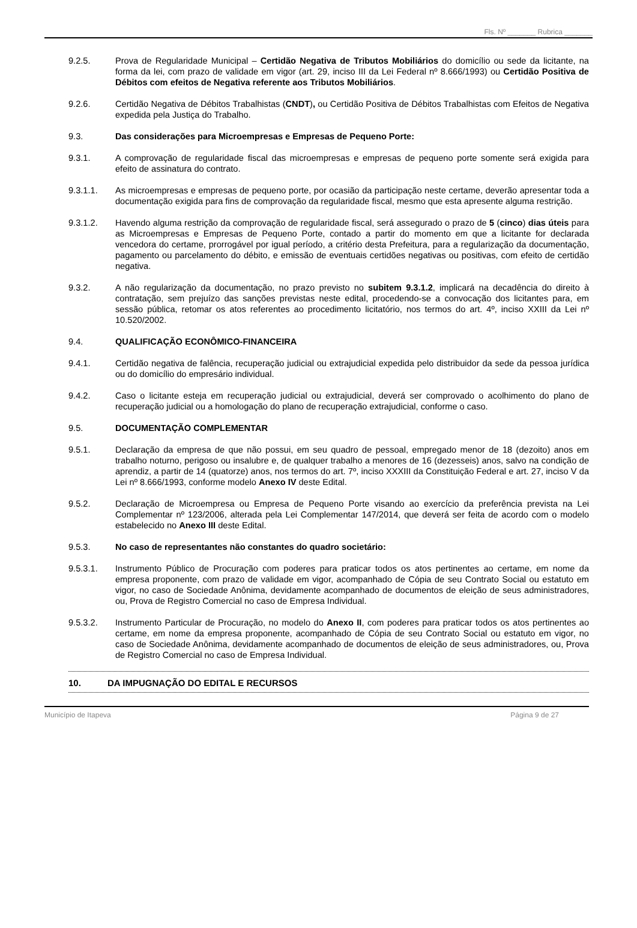Fls. Nº _______ Rubrica _______
9.2.5. Prova de Regularidade Municipal – Certidão Negativa de Tributos Mobiliários do domicílio ou sede da licitante, na forma da lei, com prazo de validade em vigor (art. 29, inciso III da Lei Federal nº 8.666/1993) ou Certidão Positiva de Débitos com efeitos de Negativa referente aos Tributos Mobiliários.
9.2.6. Certidão Negativa de Débitos Trabalhistas (CNDT), ou Certidão Positiva de Débitos Trabalhistas com Efeitos de Negativa expedida pela Justiça do Trabalho.
9.3. Das considerações para Microempresas e Empresas de Pequeno Porte:
9.3.1. A comprovação de regularidade fiscal das microempresas e empresas de pequeno porte somente será exigida para efeito de assinatura do contrato.
9.3.1.1. As microempresas e empresas de pequeno porte, por ocasião da participação neste certame, deverão apresentar toda a documentação exigida para fins de comprovação da regularidade fiscal, mesmo que esta apresente alguma restrição.
9.3.1.2. Havendo alguma restrição da comprovação de regularidade fiscal, será assegurado o prazo de 5 (cinco) dias úteis para as Microempresas e Empresas de Pequeno Porte, contado a partir do momento em que a licitante for declarada vencedora do certame, prorrogável por igual período, a critério desta Prefeitura, para a regularização da documentação, pagamento ou parcelamento do débito, e emissão de eventuais certidões negativas ou positivas, com efeito de certidão negativa.
9.3.2. A não regularização da documentação, no prazo previsto no subitem 9.3.1.2, implicará na decadência do direito à contratação, sem prejuízo das sanções previstas neste edital, procedendo-se a convocação dos licitantes para, em sessão pública, retomar os atos referentes ao procedimento licitatório, nos termos do art. 4º, inciso XXIII da Lei nº 10.520/2002.
9.4. QUALIFICAÇÃO ECONÔMICO-FINANCEIRA
9.4.1. Certidão negativa de falência, recuperação judicial ou extrajudicial expedida pelo distribuidor da sede da pessoa jurídica ou do domicílio do empresário individual.
9.4.2. Caso o licitante esteja em recuperação judicial ou extrajudicial, deverá ser comprovado o acolhimento do plano de recuperação judicial ou a homologação do plano de recuperação extrajudicial, conforme o caso.
9.5. DOCUMENTAÇÃO COMPLEMENTAR
9.5.1. Declaração da empresa de que não possui, em seu quadro de pessoal, empregado menor de 18 (dezoito) anos em trabalho noturno, perigoso ou insalubre e, de qualquer trabalho a menores de 16 (dezesseis) anos, salvo na condição de aprendiz, a partir de 14 (quatorze) anos, nos termos do art. 7º, inciso XXXIII da Constituição Federal e art. 27, inciso V da Lei nº 8.666/1993, conforme modelo Anexo IV deste Edital.
9.5.2. Declaração de Microempresa ou Empresa de Pequeno Porte visando ao exercício da preferência prevista na Lei Complementar nº 123/2006, alterada pela Lei Complementar 147/2014, que deverá ser feita de acordo com o modelo estabelecido no Anexo III deste Edital.
9.5.3. No caso de representantes não constantes do quadro societário:
9.5.3.1. Instrumento Público de Procuração com poderes para praticar todos os atos pertinentes ao certame, em nome da empresa proponente, com prazo de validade em vigor, acompanhado de Cópia de seu Contrato Social ou estatuto em vigor, no caso de Sociedade Anônima, devidamente acompanhado de documentos de eleição de seus administradores, ou, Prova de Registro Comercial no caso de Empresa Individual.
9.5.3.2. Instrumento Particular de Procuração, no modelo do Anexo II, com poderes para praticar todos os atos pertinentes ao certame, em nome da empresa proponente, acompanhado de Cópia de seu Contrato Social ou estatuto em vigor, no caso de Sociedade Anônima, devidamente acompanhado de documentos de eleição de seus administradores, ou, Prova de Registro Comercial no caso de Empresa Individual.
10. DA IMPUGNAÇÃO DO EDITAL E RECURSOS
Município de Itapeva Página 9 de 27